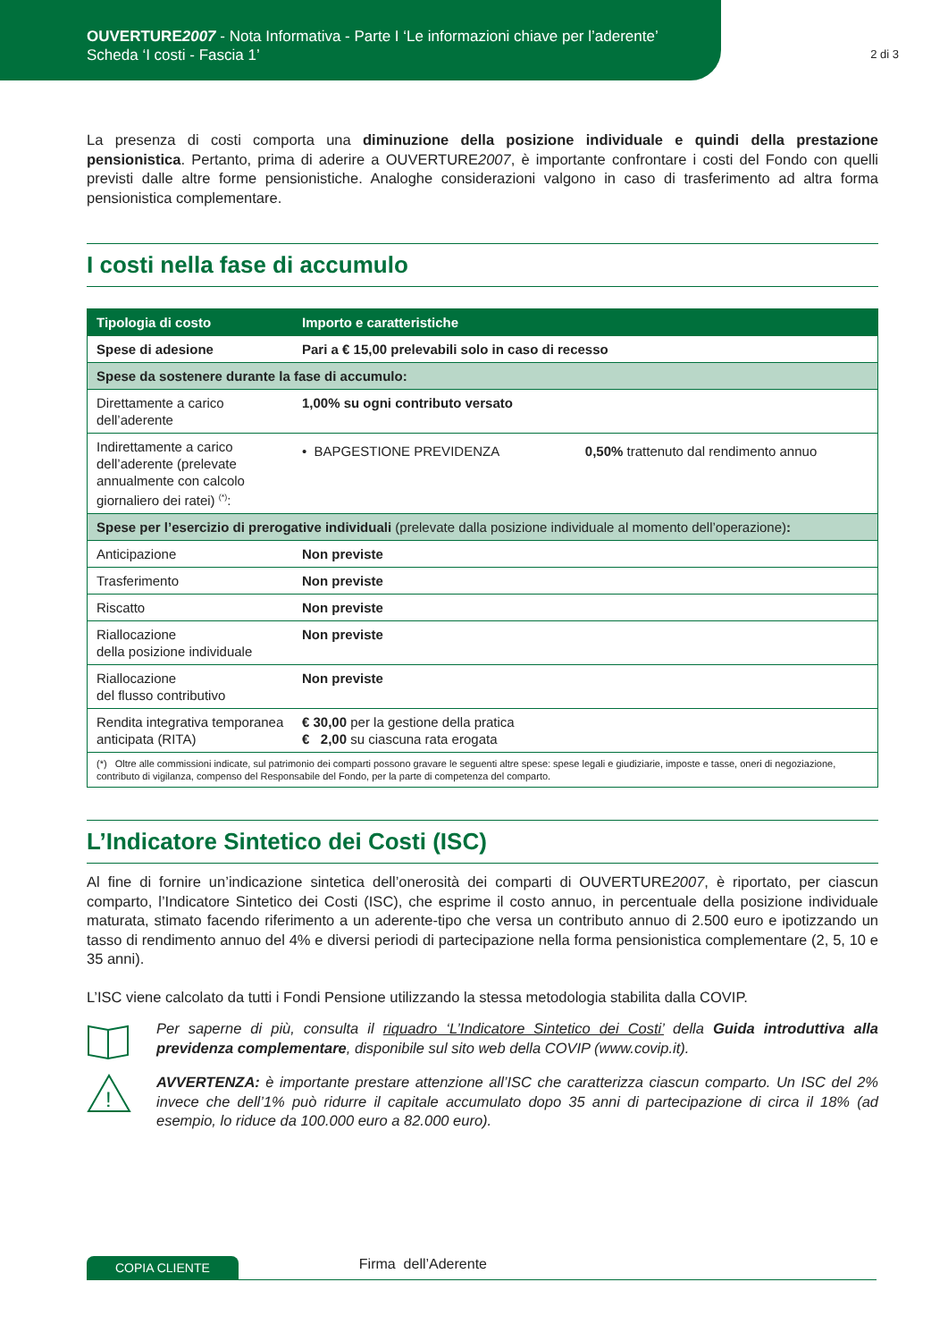OUVERTURE2007 - Nota Informativa - Parte I ‘Le informazioni chiave per l’aderente’
Scheda ‘I costi - Fascia 1’
2 di 3
La presenza di costi comporta una diminuzione della posizione individuale e quindi della prestazione pensionistica. Pertanto, prima di aderire a OUVERTURE2007, è importante confrontare i costi del Fondo con quelli previsti dalle altre forme pensionistiche. Analoghe considerazioni valgono in caso di trasferimento ad altra forma pensionistica complementare.
I costi nella fase di accumulo
| Tipologia di costo | Importo e caratteristiche | |
| --- | --- | --- |
| Spese di adesione | Pari a € 15,00 prelevabili solo in caso di recesso | |
| Spese da sostenere durante la fase di accumulo: | | |
| Direttamente a carico dell’aderente | 1,00% su ogni contributo versato | |
| Indirettamente a carico dell’aderente (prelevate annualmente con calcolo giornaliero dei ratei) <sup>(*)</sup>: | • BAPGESTIONE PREVIDENZA | 0,50% trattenuto dal rendimento annuo |
| Spese per l’esercizio di prerogative individuali (prelevate dalla posizione individuale al momento dell’operazione) : | | |
| Anticipazione | Non previste | |
| Trasferimento | Non previste | |
| Riscatto | Non previste | |
| Riallocazione della posizione individuale | Non previste | |
| Riallocazione del flusso contributivo | Non previste | |
| Rendita integrativa temporanea anticipata (RITA) | € 30,00 per la gestione della pratica € 2,00 su ciascuna rata erogata | |
| (*) Oltre alle commissioni indicate, sul patrimonio dei comparti possono gravare le seguenti altre spese: spese legali e giudiziarie, imposte e tasse, oneri di negoziazione, contributo di vigilanza, compenso del Responsabile del Fondo, per la parte di competenza del comparto. | | |
L’Indicatore Sintetico dei Costi (ISC)
Al fine di fornire un’indicazione sintetica dell’onerosità dei comparti di OUVERTURE2007, è riportato, per ciascun comparto, l’Indicatore Sintetico dei Costi (ISC), che esprime il costo annuo, in percentuale della posizione individuale maturata, stimato facendo riferimento a un aderente-tipo che versa un contributo annuo di 2.500 euro e ipotizzando un tasso di rendimento annuo del 4% e diversi periodi di partecipazione nella forma pensionistica complementare (2, 5, 10 e 35 anni).
L’ISC viene calcolato da tutti i Fondi Pensione utilizzando la stessa metodologia stabilita dalla COVIP.
Per saperne di più, consulta il riquadro ‘L’Indicatore Sintetico dei Costi’ della Guida introduttiva alla previdenza complementare, disponibile sul sito web della COVIP (www.covip.it).
!
AVVERTENZA: è importante prestare attenzione all’ISC che caratterizza ciascun comparto. Un ISC del 2% invece che dell’1% può ridurre il capitale accumulato dopo 35 anni di partecipazione di circa il 18% (ad esempio, lo riduce da 100.000 euro a 82.000 euro).
COPIA CLIENTE Firma dell’Aderente